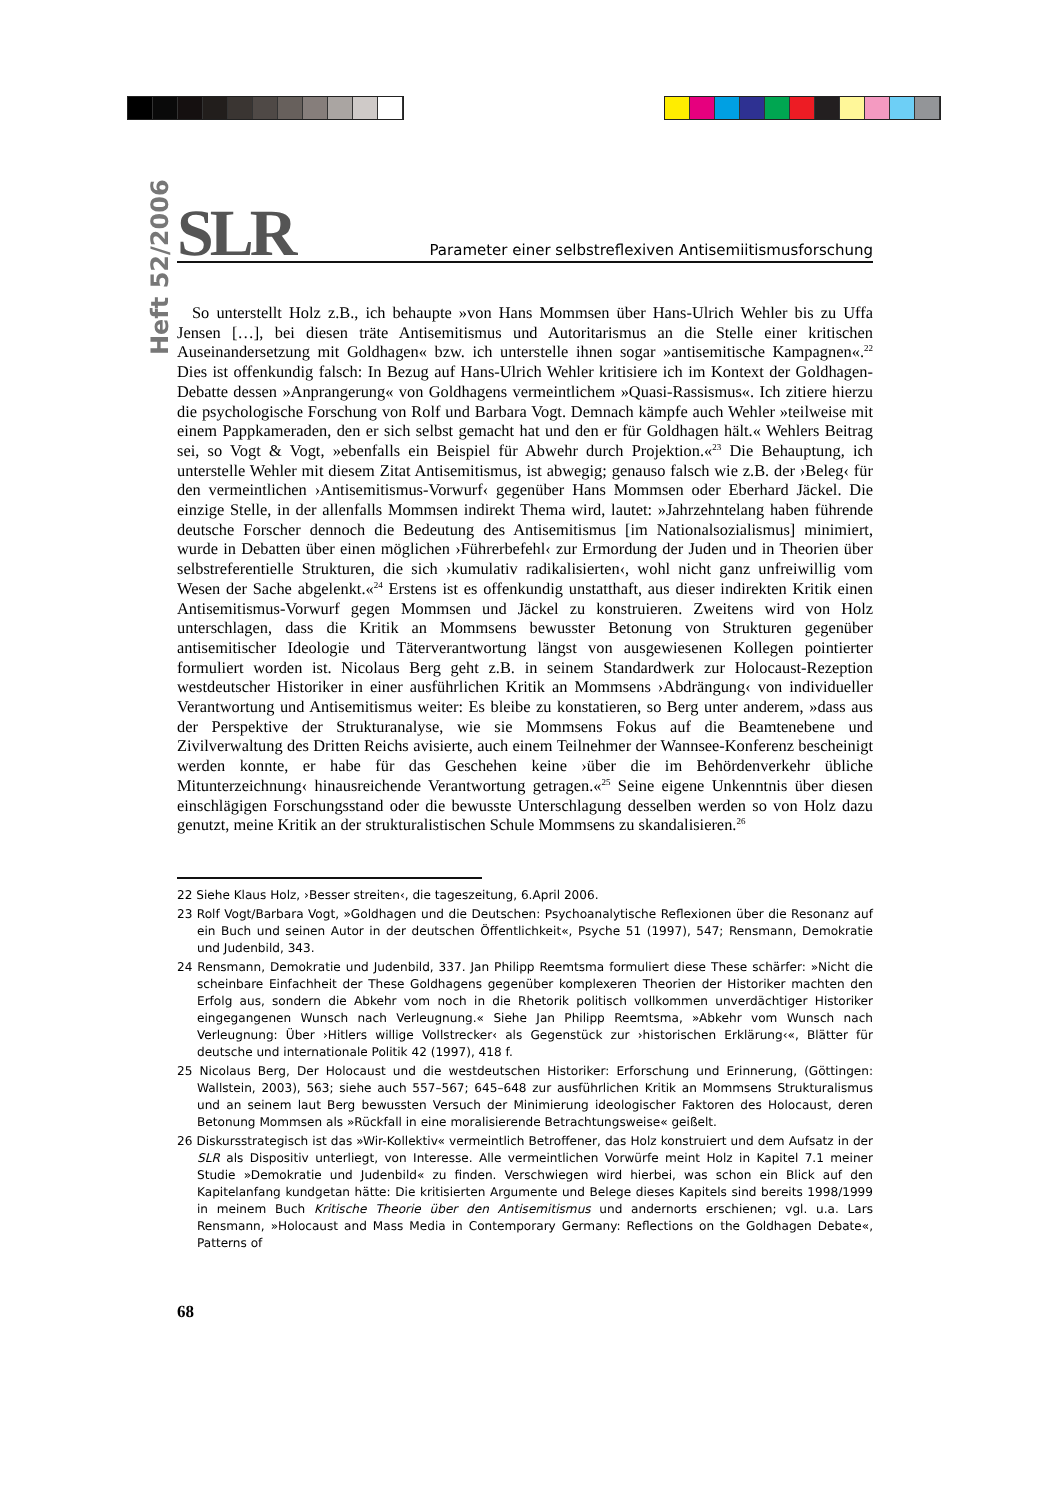Heft 52/2006
SLR
Parameter einer selbstreflexiven Antisemiitismusforschung
So unterstellt Holz z.B., ich behaupte »von Hans Mommsen über Hans-Ulrich Wehler bis zu Uffa Jensen […], bei diesen träte Antisemitismus und Autoritarismus an die Stelle einer kritischen Auseinandersetzung mit Goldhagen« bzw. ich unterstelle ihnen sogar »antisemitische Kampagnen«.<sup>22</sup> Dies ist offenkundig falsch: In Bezug auf Hans-Ulrich Wehler kritisiere ich im Kontext der Goldhagen-Debatte dessen »Anprangerung« von Goldhagens vermeintlichem »Quasi-Rassismus«. Ich zitiere hierzu die psychologische Forschung von Rolf und Barbara Vogt. Demnach kämpfe auch Wehler »teilweise mit einem Pappkameraden, den er sich selbst gemacht hat und den er für Goldhagen hält.« Wehlers Beitrag sei, so Vogt & Vogt, »ebenfalls ein Beispiel für Abwehr durch Projektion.«<sup>23</sup> Die Behauptung, ich unterstelle Wehler mit diesem Zitat Antisemitismus, ist abwegig; genauso falsch wie z.B. der ›Beleg‹ für den vermeintlichen ›Antisemitismus-Vorwurf‹ gegenüber Hans Mommsen oder Eberhard Jäckel. Die einzige Stelle, in der allenfalls Mommsen indirekt Thema wird, lautet: »Jahrzehntelang haben führende deutsche Forscher dennoch die Bedeutung des Antisemitismus [im Nationalsozialismus] minimiert, wurde in Debatten über einen möglichen ›Führerbefehl‹ zur Ermordung der Juden und in Theorien über selbstreferentielle Strukturen, die sich ›kumulativ radikalisierten‹, wohl nicht ganz unfreiwillig vom Wesen der Sache abgelenkt.«<sup>24</sup> Erstens ist es offenkundig unstatthaft, aus dieser indirekten Kritik einen Antisemitismus-Vorwurf gegen Mommsen und Jäckel zu konstruieren. Zweitens wird von Holz unterschlagen, dass die Kritik an Mommsens bewusster Betonung von Strukturen gegenüber antisemitischer Ideologie und Täterverantwortung längst von ausgewiesenen Kollegen pointierter formuliert worden ist. Nicolaus Berg geht z.B. in seinem Standardwerk zur Holocaust-Rezeption westdeutscher Historiker in einer ausführlichen Kritik an Mommsens ›Abdrängung‹ von individueller Verantwortung und Antisemitismus weiter: Es bleibe zu konstatieren, so Berg unter anderem, »dass aus der Perspektive der Strukturanalyse, wie sie Mommsens Fokus auf die Beamtenebene und Zivilverwaltung des Dritten Reichs avisierte, auch einem Teilnehmer der Wannsee-Konferenz bescheinigt werden konnte, er habe für das Geschehen keine ›über die im Behördenverkehr übliche Mitunterzeichnung‹ hinausreichende Verantwortung getragen.«<sup>25</sup> Seine eigene Unkenntnis über diesen einschlägigen Forschungsstand oder die bewusste Unterschlagung desselben werden so von Holz dazu genutzt, meine Kritik an der strukturalistischen Schule Mommsens zu skandalisieren.<sup>26</sup>
22 Siehe Klaus Holz, ›Besser streiten‹, die tageszeitung, 6.April 2006.
23 Rolf Vogt/Barbara Vogt, »Goldhagen und die Deutschen: Psychoanalytische Reflexionen über die Resonanz auf ein Buch und seinen Autor in der deutschen Öffentlichkeit«, Psyche 51 (1997), 547; Rensmann, Demokratie und Judenbild, 343.
24 Rensmann, Demokratie und Judenbild, 337. Jan Philipp Reemtsma formuliert diese These schärfer: »Nicht die scheinbare Einfachheit der These Goldhagens gegenüber komplexeren Theorien der Historiker machten den Erfolg aus, sondern die Abkehr vom noch in die Rhetorik politisch vollkommen unverdächtiger Historiker eingegangenen Wunsch nach Verleugnung.« Siehe Jan Philipp Reemtsma, »Abkehr vom Wunsch nach Verleugnung: Über ›Hitlers willige Vollstrecker‹ als Gegenstück zur ›historischen Erklärung‹«, Blätter für deutsche und internationale Politik 42 (1997), 418 f.
25 Nicolaus Berg, Der Holocaust und die westdeutschen Historiker: Erforschung und Erinnerung, (Göttingen: Wallstein, 2003), 563; siehe auch 557–567; 645–648 zur ausführlichen Kritik an Mommsens Strukturalismus und an seinem laut Berg bewussten Versuch der Minimierung ideologischer Faktoren des Holocaust, deren Betonung Mommsen als »Rückfall in eine moralisierende Betrachtungsweise« geißelt.
26 Diskursstrategisch ist das »Wir-Kollektiv« vermeintlich Betroffener, das Holz konstruiert und dem Aufsatz in der SLR als Dispositiv unterliegt, von Interesse. Alle vermeintlichen Vorwürfe meint Holz in Kapitel 7.1 meiner Studie »Demokratie und Judenbild« zu finden. Verschwiegen wird hierbei, was schon ein Blick auf den Kapitelanfang kundgetan hätte: Die kritisierten Argumente und Belege dieses Kapitels sind bereits 1998/1999 in meinem Buch Kritische Theorie über den Antisemitismus und andernorts erschienen; vgl. u.a. Lars Rensmann, »Holocaust and Mass Media in Contemporary Germany: Reflections on the Goldhagen Debate«, Patterns of
68